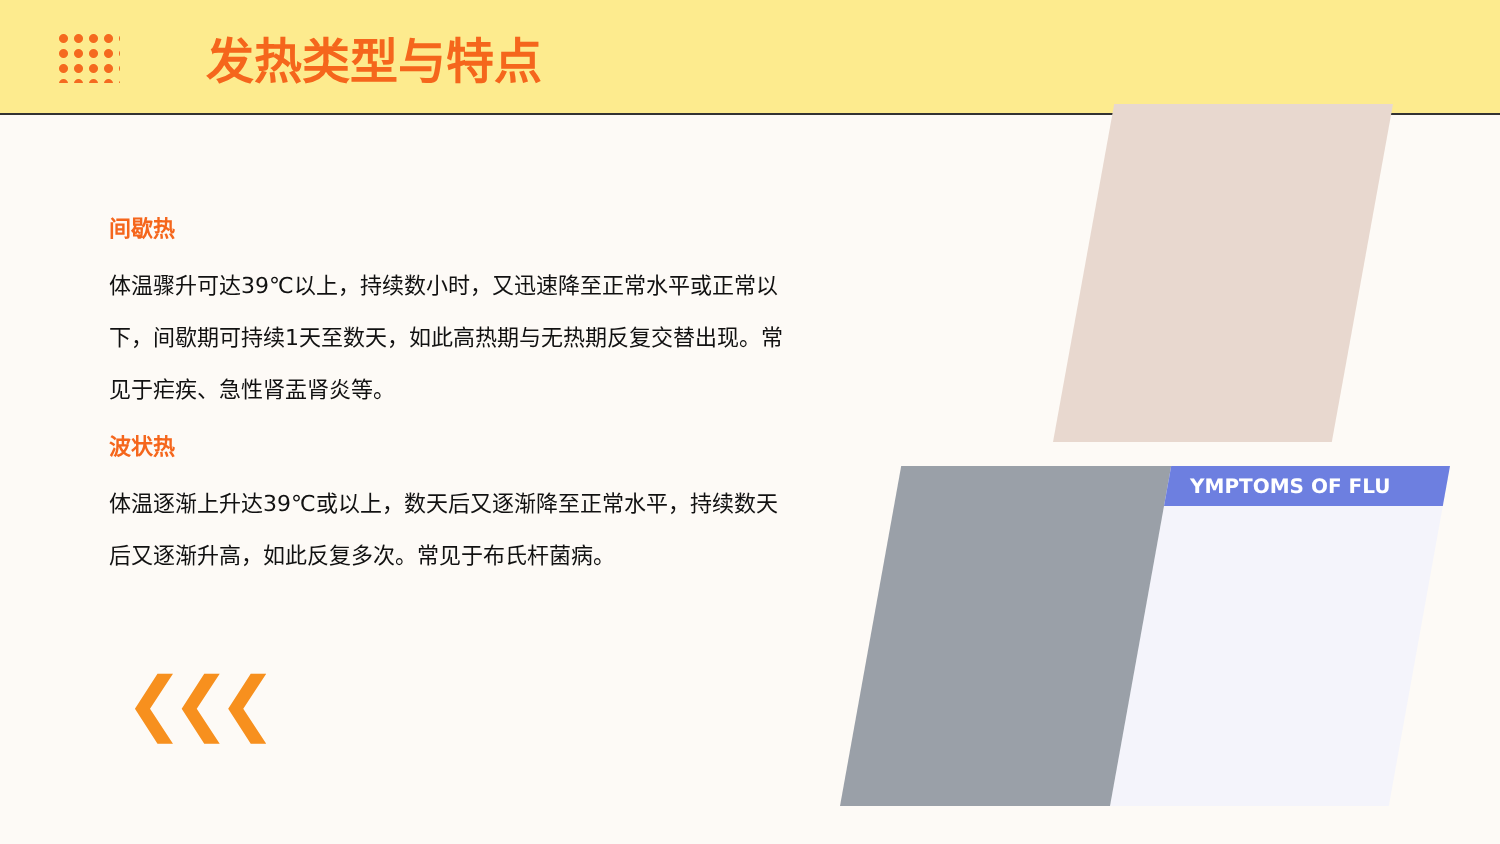发热类型与特点
间歇热
体温骤升可达39℃以上，持续数小时，又迅速降至正常水平或正常以下，间歇期可持续1天至数天，如此高热期与无热期反复交替出现。常见于疟疾、急性肾盂肾炎等。
波状热
体温逐渐上升达39℃或以上，数天后又逐渐降至正常水平，持续数天后又逐渐升高，如此反复多次。常见于布氏杆菌病。
YMPTOMS OF FLU
❮❮❮